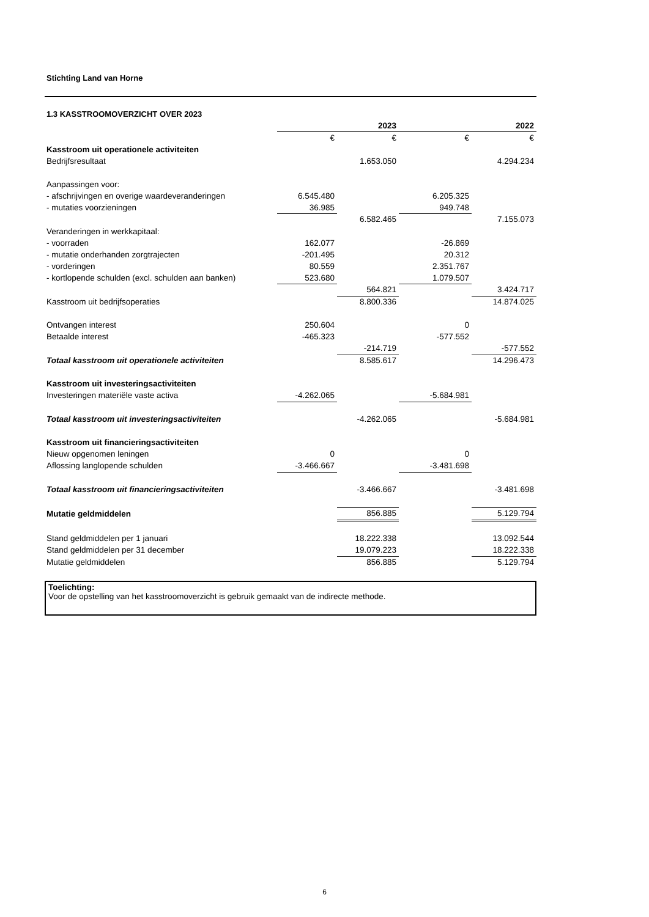Stichting Land van Horne
1.3 KASSTROOMOVERZICHT OVER 2023
| | | 2023 | | 2022 |
| --- | --- | --- | --- | --- |
| | € | € | € | € |
| Kasstroom uit operationele activiteiten | | | | |
| Bedrijfsresultaat | | 1.653.050 | | 4.294.234 |
| Aanpassingen voor: | | | | |
| - afschrijvingen en overige waardeveranderingen | 6.545.480 | | 6.205.325 | |
| - mutaties voorzieningen | 36.985 | | 949.748 | |
| | | 6.582.465 | | 7.155.073 |
| Veranderingen in werkkapitaal: | | | | |
| - voorraden | 162.077 | | -26.869 | |
| - mutatie onderhanden zorgtrajecten | -201.495 | | 20.312 | |
| - vorderingen | 80.559 | | 2.351.767 | |
| - kortlopende schulden (excl. schulden aan banken) | 523.680 | | 1.079.507 | |
| | | 564.821 | | 3.424.717 |
| Kasstroom uit bedrijfsoperaties | | 8.800.336 | | 14.874.025 |
| Ontvangen interest | 250.604 | | 0 | |
| Betaalde interest | -465.323 | | -577.552 | |
| | | -214.719 | | -577.552 |
| Totaal kasstroom uit operationele activiteiten | | 8.585.617 | | 14.296.473 |
| Kasstroom uit investeringsactiviteiten | | | | |
| Investeringen materiële vaste activa | -4.262.065 | | -5.684.981 | |
| Totaal kasstroom uit investeringsactiviteiten | | -4.262.065 | | -5.684.981 |
| Kasstroom uit financieringsactiviteiten | | | | |
| Nieuw opgenomen leningen | 0 | | 0 | |
| Aflossing langlopende schulden | -3.466.667 | | -3.481.698 | |
| Totaal kasstroom uit financieringsactiviteiten | | -3.466.667 | | -3.481.698 |
| Mutatie geldmiddelen | | 856.885 | | 5.129.794 |
| Stand geldmiddelen per 1 januari | | 18.222.338 | | 13.092.544 |
| Stand geldmiddelen per 31 december | | 19.079.223 | | 18.222.338 |
| Mutatie geldmiddelen | | 856.885 | | 5.129.794 |
Toelichting:
Voor de opstelling van het kasstroomoverzicht is gebruik gemaakt van de indirecte methode.
6